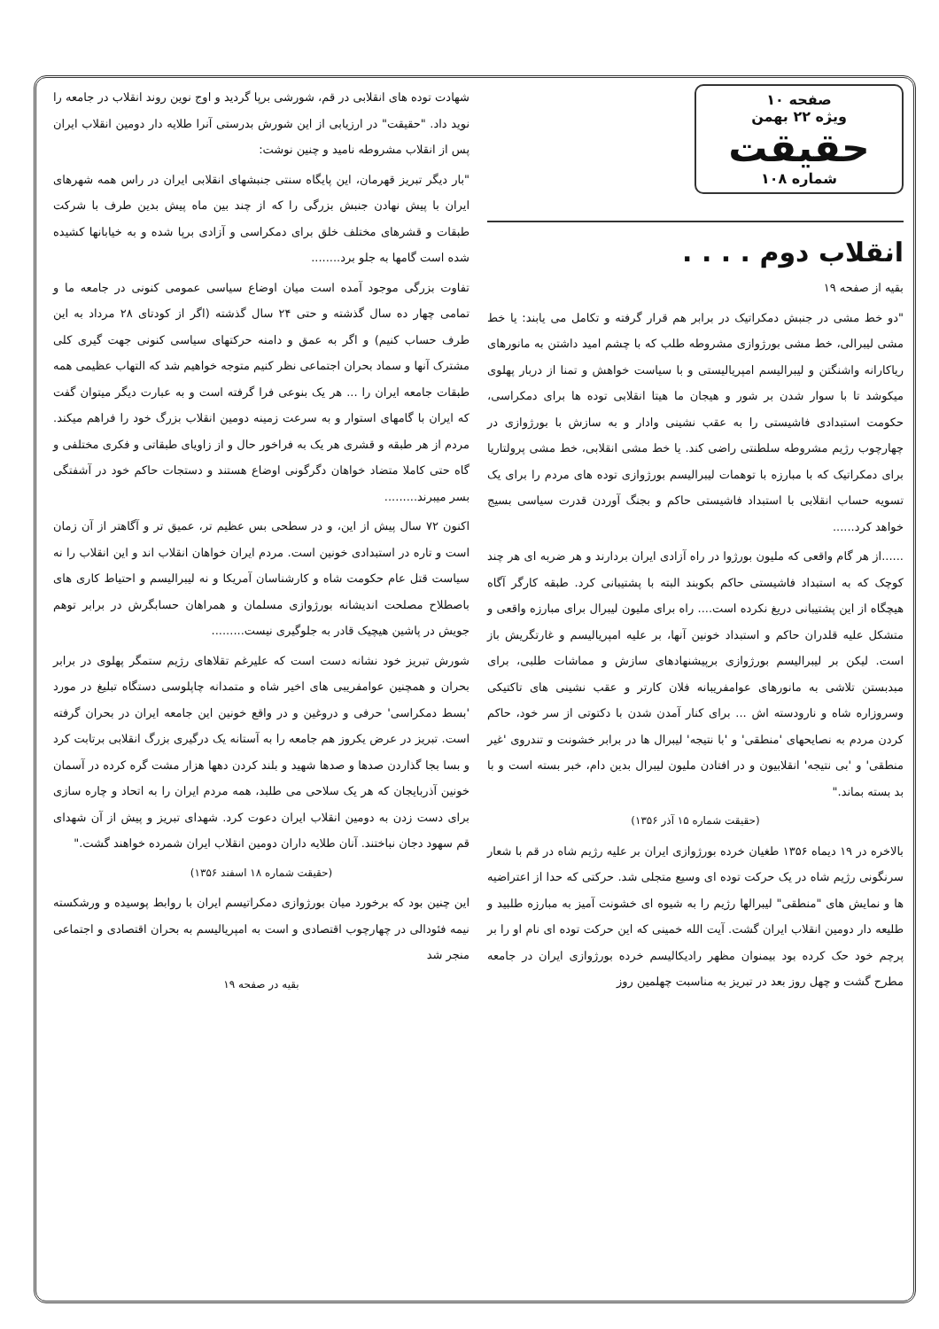صفحه ۱۰
ویژه ۲۲ بهمن
حقیقت
شماره ۱۰۸
انقلاب دوم . . . .
بقیه از صفحه ۱۹
"دو خط مشی در جنبش دمکراتیک در برابر هم قرار گرفته و تکامل می یابند: یا خط مشی لیبرالی، خط مشی بورژوازی مشروطه طلب که با چشم امید داشتن به مانورهای ریاکارانه واشنگتن و لیبرالیسم امپریالیستی و با سیاست خواهش و تمنا از دربار پهلوی میکوشد تا با سوار شدن بر شور و هیجان ما هیتا انقلابی توده ها برای دمکراسی، حکومت استبدادی فاشیستی را به عقب نشینی وادار و به سازش با بورژوازی در چهارچوب رژیم مشروطه سلطنتی راضی کند. یا خط مشی انقلابی، خط مشی پرولتاریا برای دمکراتیک که با مبارزه با توهمات لیبرالیسم بورژوازی توده های مردم را برای یک تسویه حساب انقلابی با استبداد فاشیستی حاکم و بجنگ آوردن قدرت سیاسی بسیج خواهد کرد......
......از هر گام واقعی که ملیون بورژوا در راه آزادی ایران بردارند و هر ضربه ای هر چند کوچک که به استبداد فاشیستی حاکم بکوبند البته با پشتیبانی کرد. طبقه کارگر آگاه هیچگاه از این پشتیبانی دریغ نکرده است.... راه برای ملیون لیبرال برای مبارزه واقعی و متشکل علیه قلدران حاکم و استبداد خونین آنها، بر علیه امپریالیسم و غارتگریش باز است. لیکن بر لیبرالیسم بورژوازی برپیشنهادهای سازش و مماشات طلبی، برای مبدبستن تلاشی به مانورهای عوامفریبانه فلان کارتر و عقب نشینی های تاکتیکی وسروزاره شاه و نارودسته اش ... برای کنار آمدن شدن با دکتوتی از سر خود، حاکم کردن مردم به نصایحهای 'منطقی' و 'با نتیجه' لیبرال ها در برابر خشونت و تندروی 'غیر منطقی' و 'بی نتیجه' انقلابیون و در افتادن ملیون لیبرال بدین دام، خبر بسته است و با بد بسته بماند."
(حقیقت شماره ۱۵ آذر ۱۳۵۶)
بالاخره در ۱۹ دیماه ۱۳۵۶ طغیان خرده بورژوازی ایران بر علیه رژیم شاه در قم با شعار سرنگونی رژیم شاه در یک حرکت توده ای وسیع متجلی شد. حرکتی که حدا از اعتراضیه ها و نمایش های "منطقی" لیبرالها رژیم را به شیوه ای خشونت آمیز به مبارزه طلبید و طلیعه دار دومین انقلاب ایران گشت. آیت الله خمینی که این حرکت توده ای نام او را بر پرچم خود حک کرده بود بیمنوان مظهر رادیکالیسم خرده بورژوازی ایران در جامعه مطرح گشت و چهل روز بعد در تبریز به مناسبت چهلمین روز
شهادت توده های انقلابی در قم، شورشی برپا گردید و اوج نوین روند انقلاب در جامعه را نوید داد. "حقیقت" در ارزیابی از این شورش بدرستی آنرا طلایه دار دومین انقلاب ایران پس از انقلاب مشروطه نامید و چنین نوشت:
"بار دیگر تبریز قهرمان، این پایگاه سنتی جنبشهای انقلابی ایران در راس همه شهرهای ایران با پیش نهادن جنبش بزرگی را که از چند بین ماه پیش بدین طرف با شرکت طبقات و قشرهای مختلف خلق برای دمکراسی و آزادی برپا شده و به خیابانها کشیده شده است گامها به جلو برد........
تفاوت بزرگی موجود آمده است میان اوضاع سیاسی عمومی کنونی در جامعه ما و تمامی چهار ده سال گذشته و حتی ۲۴ سال گذشته (اگر از کودتای ۲۸ مرداد به این طرف حساب کنیم) و اگر به عمق و دامنه حرکتهای سیاسی کنونی جهت گیری کلی مشترک آنها و سماد بحران اجتماعی نظر کنیم متوجه خواهیم شد که التهاب عظیمی همه طبقات جامعه ایران را ... هر یک بنوعی فرا گرفته است و به عبارت دیگر میتوان گفت که ایران با گامهای استوار و به سرعت زمینه دومین انقلاب بزرگ خود را فراهم میکند. مردم از هر طبقه و قشری هر یک به فراخور حال و از زاویای طبقاتی و فکری مختلفی و گاه حتی کاملا متضاد خواهان دگرگونی اوضاع هستند و دستجات حاکم خود در آشفتگی بسر میبرند.........
اکنون ۷۲ سال پیش از این، و در سطحی بس عظیم تر، عمیق تر و آگاهتر از آن زمان است و تاره در استبدادی خونین است. مردم ایران خواهان انقلاب اند و این انقلاب را نه سیاست قتل عام حکومت شاه و کارشناسان آمریکا و نه لیبرالیسم و احتیاط کاری های باصطلاح مصلحت اندیشانه بورژوازی مسلمان و همراهان حسابگرش در برابر توهم جویش در پاشین هیچیک قادر به جلوگیری نیست.........
شورش تبریز خود نشانه دست است که علیرغم تقلاهای رژیم ستمگر پهلوی در برابر بحران و همچنین عوامفریبی های اخیر شاه و متمدانه چاپلوسی دستگاه تبلیغ در مورد 'بسط دمکراسی' حرفی و دروغین و در واقع خونین این جامعه ایران در بحران گرفته است. تبریز در عرض یکروز هم جامعه را به آستانه یک درگیری بزرگ انقلابی برتابت کرد و بسا بجا گذاردن صدها و صدها شهید و بلند کردن دهها هزار مشت گره کرده در آسمان خونین آذربایجان که هر یک سلاحی می طلبد، همه مردم ایران را به اتحاد و چاره سازی برای دست زدن به دومین انقلاب ایران دعوت کرد. شهدای تبریز و پیش از آن شهدای قم سهود دجان نباختند. آنان طلایه داران دومین انقلاب ایران شمرده خواهند گشت."
(حقیقت شماره ۱۸ اسفند ۱۳۵۶)
این چنین بود که برخورد میان بورژوازی دمکراتیسم ایران با روابط پوسیده و ورشکسته نیمه فئودالی در چهارچوب اقتصادی و است به امپریالیسم به بحران اقتصادی و اجتماعی منجر شد
بقیه در صفحه ۱۹